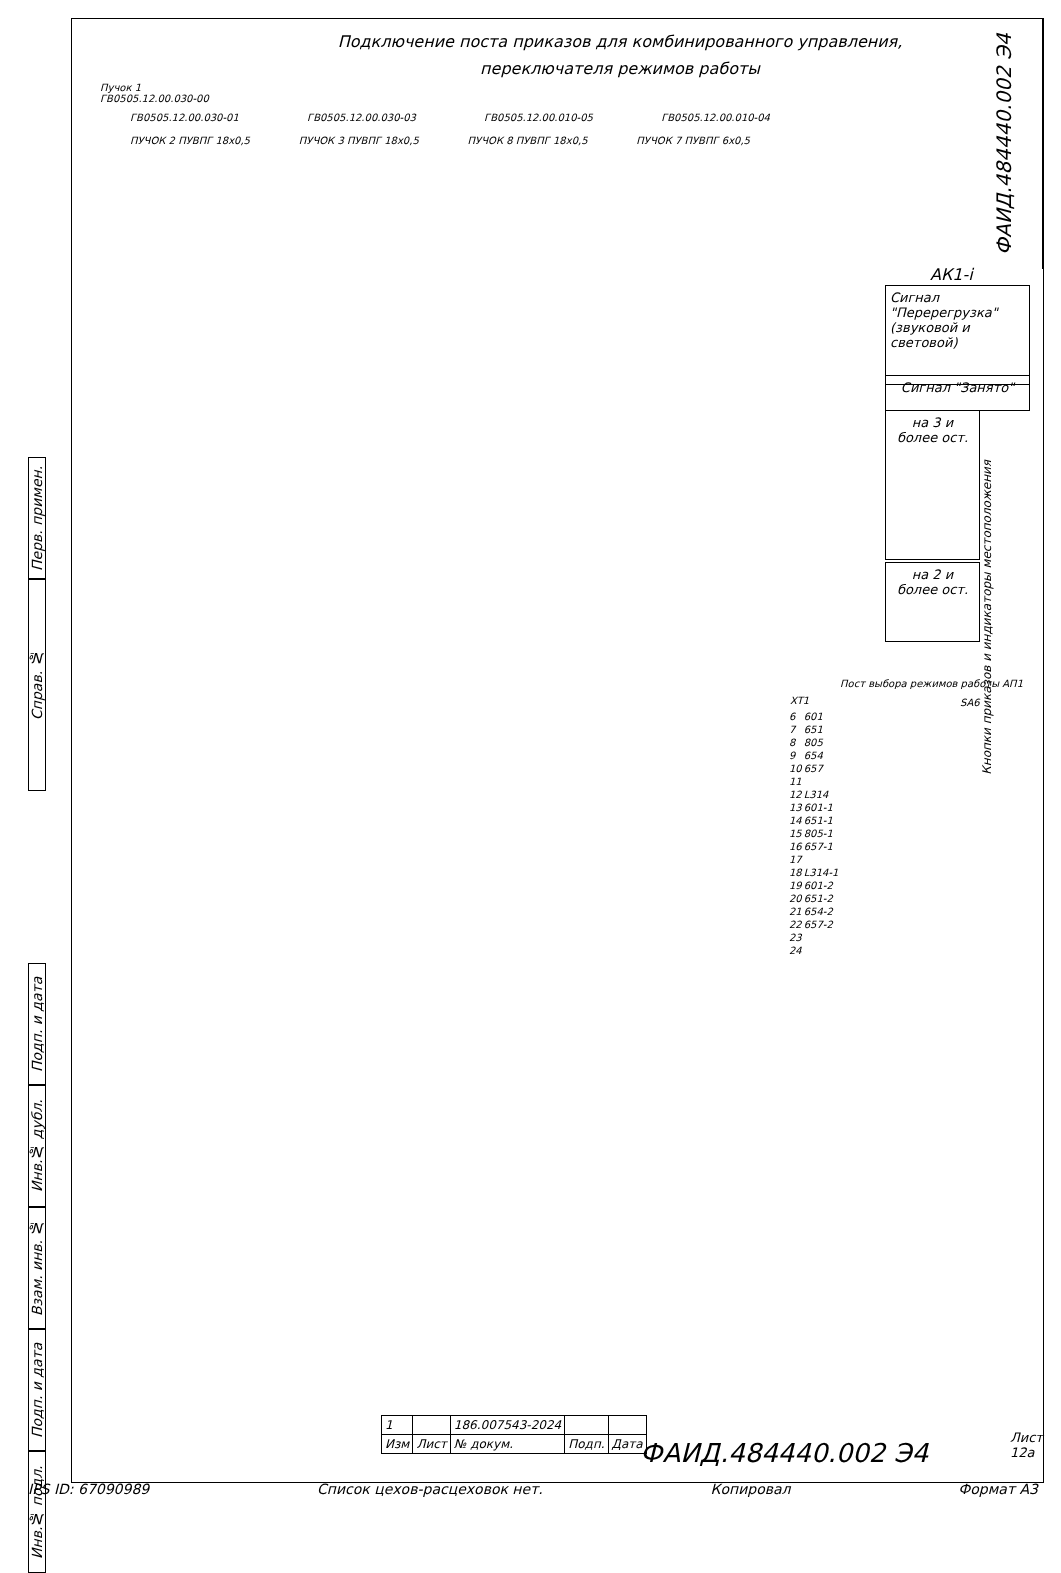Подключение поста приказов для комбинированного управления,
переключателя режимов работы
ФАИД.484440.002 Э4
Пучок 1
ГВ0505.12.00.030-00
ГВ0505.12.00.030-01 ГВ0505.12.00.030-03 ГВ0505.12.00.010-05 ГВ0505.12.00.010-04
ПУЧОК 2 ПУВПГ 18х0,5 ПУЧОК 3 ПУВПГ 18х0,5 ПУЧОК 8 ПУВПГ 18х0,5 ПУЧОК 7 ПУВПГ 6х0,5
АК1-i
Сигнал "Перерегрузка" (звуковой и световой)
Сигнал "Занято"
на 3 и более ост.
на 2 и более ост.
Кнопки приказов и индикаторы местоположения
Пост выбора режимов работы АП1
XT1
| 6 | 601 |
| 7 | 651 |
| 8 | 805 |
| 9 | 654 |
| 10 | 657 |
| 11 | |
| 12 | L314 |
| 13 | 601-1 |
| 14 | 651-1 |
| 15 | 805-1 |
| 16 | 657-1 |
| 17 | |
| 18 | L314-1 |
| 19 | 601-2 |
| 20 | 651-2 |
| 21 | 654-2 |
| 22 | 657-2 |
| 23 | |
| 24 | |
SA6
Перв. примен.
Справ. №
Подп. и дата
Инв.№ дубл.
Взам. инв. №
Подп. и дата
Инв.№ подл.
| 1 | | 186.007543-2024 | | |
| Изм | Лист | № докум. | Подп. | Дата |
ФАИД.484440.002 Э4
Лист
12а
IPS ID: 67090989 Список цехов-расцеховок нет. Копировал Формат А3